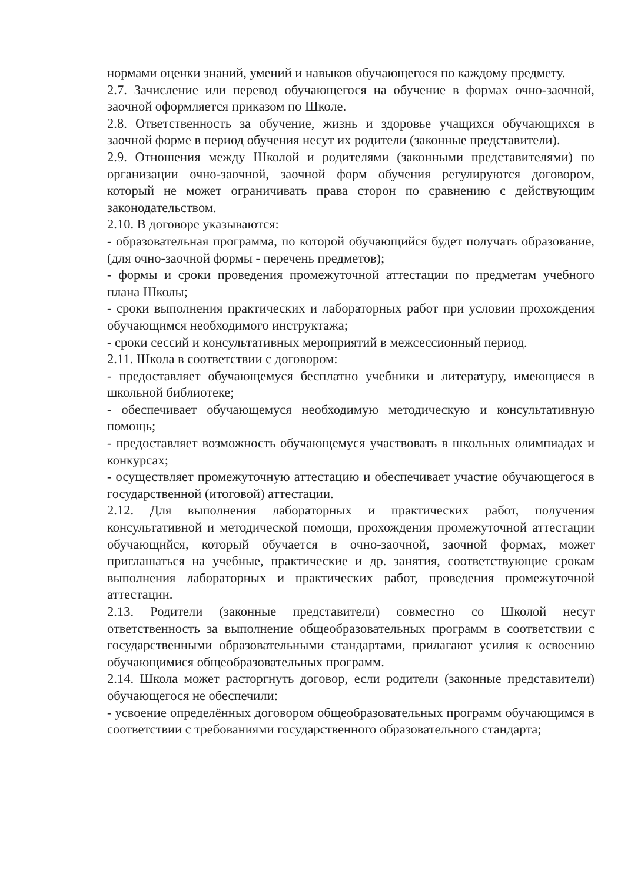нормами оценки знаний, умений и навыков обучающегося по каждому предмету.
2.7. Зачисление или перевод обучающегося на обучение в формах очно-заочной, заочной оформляется приказом по Школе.
2.8. Ответственность за обучение, жизнь и здоровье учащихся обучающихся в заочной форме в период обучения несут их родители (законные представители).
2.9. Отношения между Школой и родителями (законными представителями) по организации очно-заочной, заочной форм обучения регулируются договором, который не может ограничивать права сторон по сравнению с действующим законодательством.
2.10. В договоре указываются:
- образовательная программа, по которой обучающийся будет получать образование, (для очно-заочной формы - перечень предметов);
- формы и сроки проведения промежуточной аттестации по предметам учебного плана Школы;
- сроки выполнения практических и лабораторных работ при условии прохождения обучающимся необходимого инструктажа;
- сроки сессий и консультативных мероприятий в межсессионный период.
2.11. Школа в соответствии с договором:
- предоставляет обучающемуся бесплатно учебники и литературу, имеющиеся в школьной библиотеке;
- обеспечивает обучающемуся необходимую методическую и консультативную помощь;
- предоставляет возможность обучающемуся участвовать в школьных олимпиадах и конкурсах;
- осуществляет промежуточную аттестацию и обеспечивает участие обучающегося в государственной (итоговой) аттестации.
2.12. Для выполнения лабораторных и практических работ, получения консультативной и методической помощи, прохождения промежуточной аттестации обучающийся, который обучается в очно-заочной, заочной формах, может приглашаться на учебные, практические и др. занятия, соответствующие срокам выполнения лабораторных и практических работ, проведения промежуточной аттестации.
2.13. Родители (законные представители) совместно со Школой несут ответственность за выполнение общеобразовательных программ в соответствии с государственными образовательными стандартами, прилагают усилия к освоению обучающимися общеобразовательных программ.
2.14. Школа может расторгнуть договор, если родители (законные представители) обучающегося не обеспечили:
- усвоение определённых договором общеобразовательных программ обучающимся в соответствии с требованиями государственного образовательного стандарта;